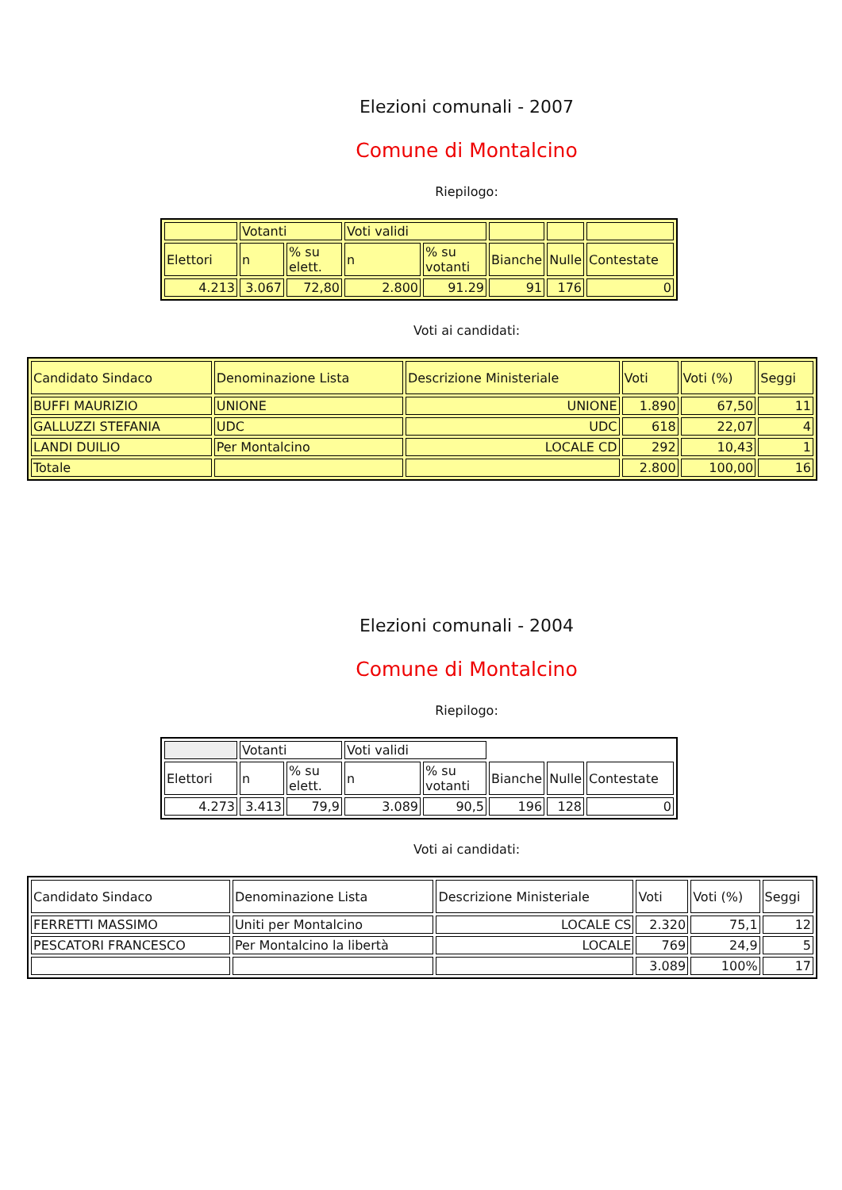Elezioni comunali - 2007
Comune di Montalcino
Riepilogo:
| | Votanti | | Voti validi | | | | |
| Elettori | n | % su elett. | n | % su votanti | Bianche | Nulle | Contestate |
| 4.213 | 3.067 | 72,80 | 2.800 | 91.29 | 91 | 176 | 0 |
Voti ai candidati:
| Candidato Sindaco | Denominazione Lista | Descrizione Ministeriale | Voti | Voti (%) | Seggi |
| BUFFI MAURIZIO | UNIONE | UNIONE | 1.890 | 67,50 | 11 |
| GALLUZZI STEFANIA | UDC | UDC | 618 | 22,07 | 4 |
| LANDI DUILIO | Per Montalcino | LOCALE CD | 292 | 10,43 | 1 |
| Totale | | | 2.800 | 100,00 | 16 |
Elezioni comunali - 2004
Comune di Montalcino
Riepilogo:
| | Votanti | | Voti validi | | | | |
| Elettori | n | % su elett. | n | % su votanti | Bianche | Nulle | Contestate |
| 4.273 | 3.413 | 79,9 | 3.089 | 90,5 | 196 | 128 | 0 |
Voti ai candidati:
| Candidato Sindaco | Denominazione Lista | Descrizione Ministeriale | Voti | Voti (%) | Seggi |
| FERRETTI MASSIMO | Uniti per Montalcino | LOCALE CS | 2.320 | 75,1 | 12 |
| PESCATORI FRANCESCO | Per Montalcino la libertà | LOCALE | 769 | 24,9 | 5 |
| | | | 3.089 | 100% | 17 |